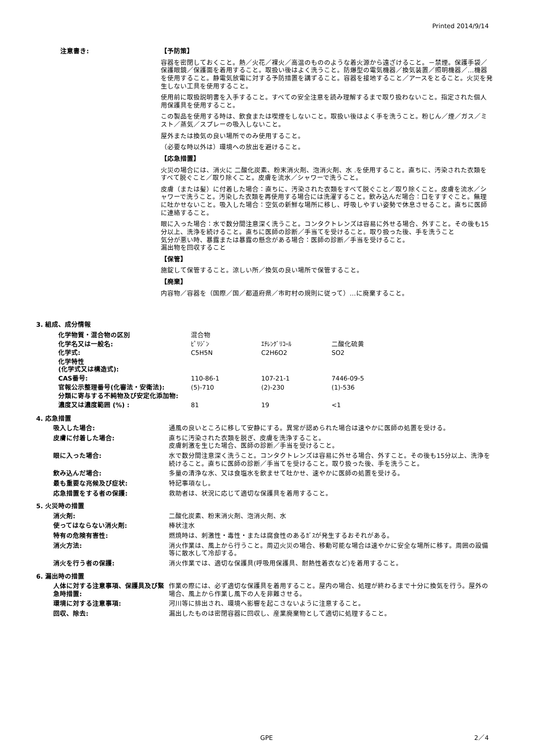Printed 2014/9/14
注意書き: 【予防策】
容器を密閉しておくこと。熱／火花／裸火／高温のもののような着火源から遠ざけること。－禁煙。保護手袋／保護眼鏡／保護面を着用すること。取扱い後はよく洗うこと。防爆型の電気機器／換気装置／照明機器／…機器を使用すること。静電気放電に対する予防措置を講ずること。容器を接地すること／アースをとること。火災を発生しない工具を使用すること。
使用前に取扱説明書を入手すること。すべての安全注意を読み理解するまで取り扱わないこと。指定された個人用保護具を使用すること。
この製品を使用する時は、飲食または喫煙をしないこと。取扱い後はよく手を洗うこと。粉じん／煙／ガス／ミスト／蒸気／スプレーの吸入しないこと。
屋外または換気の良い場所でのみ使用すること。
（必要な時以外は）環境への放出を避けること。
【応急措置】
火災の場合には、消火に 二酸化炭素、粉末消火剤、泡消火剤、水 .を使用すること。直ちに、汚染された衣類をすべて脱ぐこと／取り除くこと。皮膚を流水／シャワーで洗うこと。
皮膚（または髪）に付着した場合：直ちに、汚染された衣類をすべて脱ぐこと／取り除くこと。皮膚を流水／シャワーで洗うこと。汚染した衣類を再使用する場合には洗濯すること。飲み込んだ場合：口をすすぐこと。無理に吐かせないこと。吸入した場合：空気の新鮮な場所に移し、呼吸しやすい姿勢で休息させること。直ちに医師に連絡すること。
眼に入った場合：水で数分間注意深く洗うこと。コンタクトレンズは容易に外せる場合、外すこと。その後も15分以上、洗浄を続けること。直ちに医師の診断／手当てを受けること。取り扱った後、手を洗うこと
気分が悪い時、暴露または暴露の懸念がある場合：医師の診断／手当を受けること。
漏出物を回収すること
【保管】
施錠して保管すること。涼しい所／換気の良い場所で保管すること。
【廃棄】
内容物／容器を（国際／国／都道府県／市町村の規則に従って）…に廃棄すること。
3. 組成、成分情報
| 化学物質・混合物の区別 | 混合物 | | |
| 化学名又は一般名: | ﾋﾟﾘｼﾞﾝ | ｴﾁﾚﾝｸﾞﾘｺｰﾙ | 二酸化硫黄 |
| 化学式: | C5H5N | C2H6O2 | SO2 |
| 化学特性 (化学式又は構造式): | | | |
| CAS番号: | 110-86-1 | 107-21-1 | 7446-09-5 |
| 官報公示整理番号(化審法・安衛法): | (5)-710 | (2)-230 | (1)-536 |
| 分類に寄与する不純物及び安定化添加物: | | | |
| 濃度又は濃度範囲 (%) : | 81 | 19 | <1 |
4. 応急措置
吸入した場合: 通風の良いところに移して安静にする。異常が認められた場合は速やかに医師の処置を受ける。
皮膚に付着した場合: 直ちに汚染された衣類を脱ぎ、皮膚を洗浄すること。
皮膚刺激を生じた場合、医師の診断／手当を受けること。
眼に入った場合: 水で数分間注意深く洗うこと。コンタクトレンズは容易に外せる場合、外すこと。その後も15分以上、洗浄を続けること。直ちに医師の診断／手当てを受けること。取り扱った後、手を洗うこと。
飲み込んだ場合: 多量の清浄な水、又は食塩水を飲ませて吐かせ、速やかに医師の処置を受ける。
最も重要な兆候及び症状: 特記事項なし。
応急措置をする者の保護: 救助者は、状況に応じて適切な保護具を着用すること。
5. 火災時の措置
消火剤: 二酸化炭素、粉末消火剤、泡消火剤、水
使ってはならない消火剤: 棒状注水
特有の危険有害性: 燃焼時は、刺激性・毒性・または腐食性のあるｶﾞｽが発生するおそれがある。
消火方法: 消火作業は、風上から行うこと。周辺火災の場合、移動可能な場合は速やかに安全な場所に移す。周囲の設備等に散水して冷却する。
消火を行う者の保護: 消火作業では、適切な保護具(呼吸用保護具、耐熱性着衣など)を着用すること。
6. 漏出時の措置
人体に対する注意事項、保護具及び緊急時措置:
作業の際には、必ず適切な保護具を着用すること。屋内の場合、処理が終わるまで十分に換気を行う。屋外の場合、風上から作業し風下の人を非難させる。
環境に対する注意事項: 河川等に排出され、環境へ影響を起こさないように注意すること。
回収、除去: 漏出したものは密閉容器に回収し、産業廃棄物として適切に処理すること。
GPE 2／4